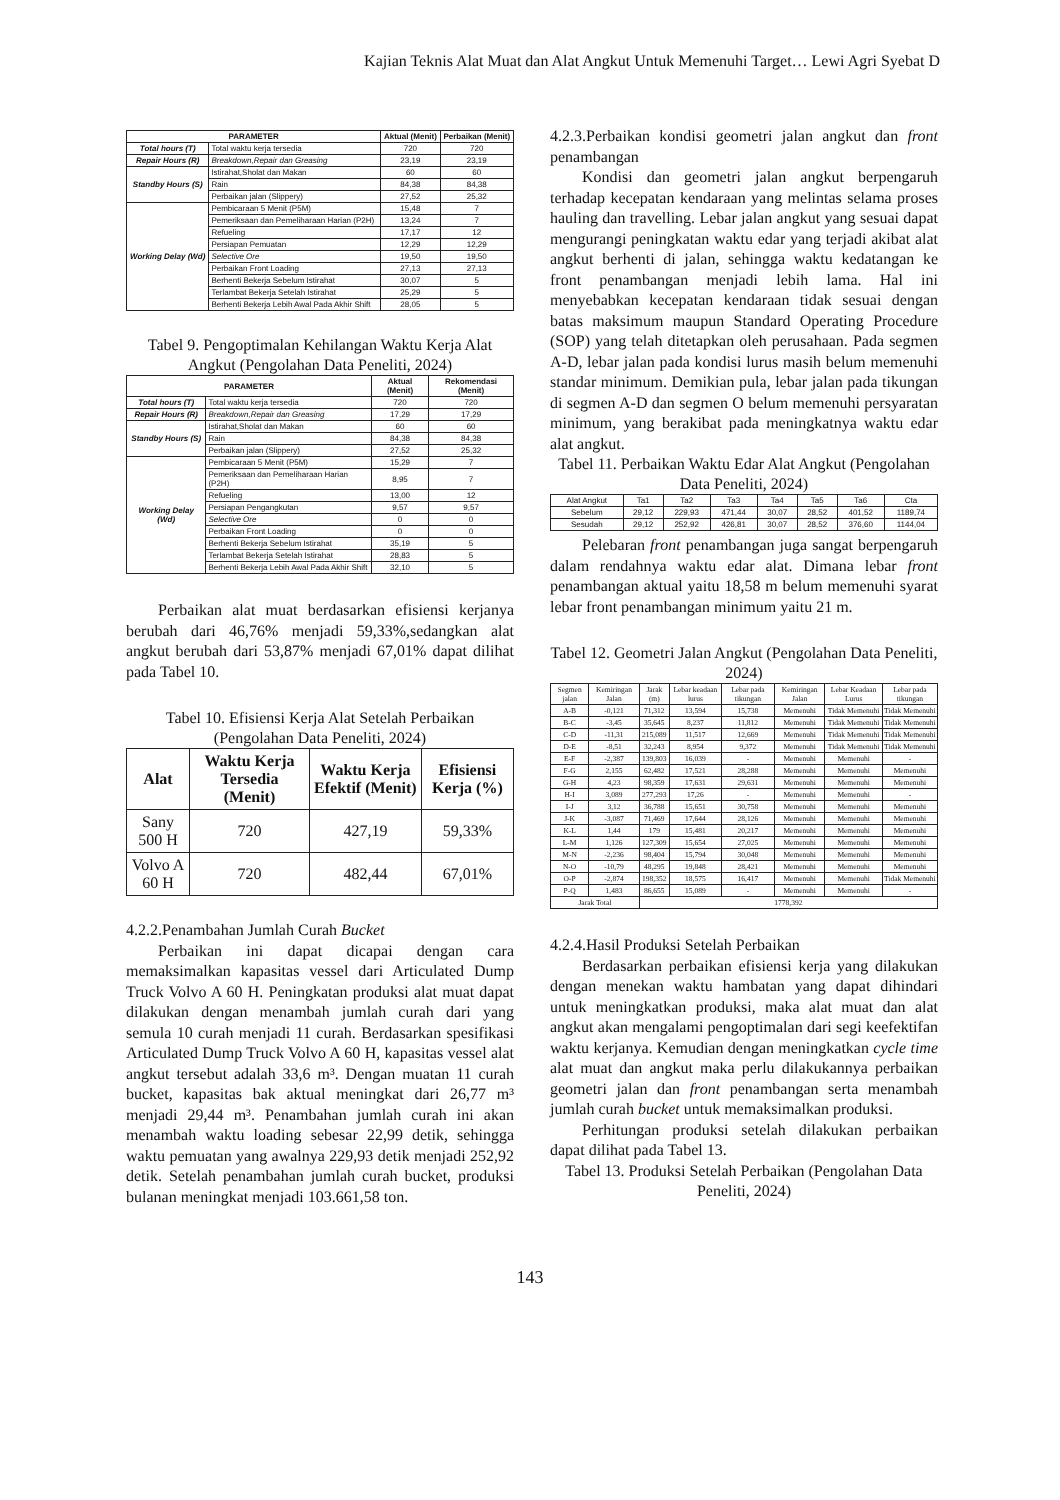Kajian Teknis Alat Muat dan Alat Angkut Untuk Memenuhi Target… Lewi Agri Syebat D
| PARAMETER | | Aktual (Menit) | Perbaikan (Menit) |
| --- | --- | --- | --- |
| Total hours (T) | Total waktu kerja tersedia | 720 | 720 |
| Repair Hours (R) | Breakdown,Repair dan Greasing | 23,19 | 23,19 |
| Standby Hours (S) | Istirahat,Sholat dan Makan | 60 | 60 |
| | Rain | 84,38 | 84,38 |
| | Perbaikan jalan (Slippery) | 27,52 | 25,32 |
| Working Delay (Wd) | Pembicaraan 5 Menit (P5M) | 15,48 | 7 |
| | Pemeriksaan dan Pemeliharaan Harian (P2H) | 13,24 | 7 |
| | Refueling | 17,17 | 12 |
| | Persiapan Pemuatan | 12,29 | 12,29 |
| | Selective Ore | 19,50 | 19,50 |
| | Perbaikan Front Loading | 27,13 | 27,13 |
| | Berhenti Bekerja Sebelum Istirahat | 30,07 | 5 |
| | Terlambat Bekerja Setelah Istirahat | 25,29 | 5 |
| | Berhenti Bekerja Lebih Awal Pada Akhir Shift | 28,05 | 5 |
Tabel 9. Pengoptimalan Kehilangan Waktu Kerja Alat Angkut (Pengolahan Data Peneliti, 2024)
| PARAMETER | | Aktual (Menit) | Rekomendasi (Menit) |
| --- | --- | --- | --- |
| Total hours (T) | Total waktu kerja tersedia | 720 | 720 |
| Repair Hours (R) | Breakdown,Repair dan Greasing | 17,29 | 17,29 |
| Standby Hours (S) | Istirahat,Sholat dan Makan | 60 | 60 |
| | Rain | 84,38 | 84,38 |
| | Perbaikan jalan (Slippery) | 27,52 | 25,32 |
| Working Delay (Wd) | Pembicaraan 5 Menit (P5M) | 15,29 | 7 |
| | Pemeriksaan dan Pemeliharaan Harian (P2H) | 8,95 | 7 |
| | Refueling | 13,00 | 12 |
| | Persiapan Pengangkutan | 9,57 | 9,57 |
| | Selective Ore | 0 | 0 |
| | Perbaikan Front Loading | 0 | 0 |
| | Berhenti Bekerja Sebelum Istirahat | 35,19 | 5 |
| | Terlambat Bekerja Setelah Istirahat | 28,83 | 5 |
| | Berhenti Bekerja Lebih Awal Pada Akhir Shift | 32,10 | 5 |
Perbaikan alat muat berdasarkan efisiensi kerjanya berubah dari 46,76% menjadi 59,33%,sedangkan alat angkut berubah dari 53,87% menjadi 67,01% dapat dilihat pada Tabel 10.
Tabel 10. Efisiensi Kerja Alat Setelah Perbaikan (Pengolahan Data Peneliti, 2024)
| Alat | Waktu Kerja Tersedia (Menit) | Waktu Kerja Efektif (Menit) | Efisiensi Kerja (%) |
| --- | --- | --- | --- |
| Sany 500 H | 720 | 427,19 | 59,33% |
| Volvo A 60 H | 720 | 482,44 | 67,01% |
4.2.2.Penambahan Jumlah Curah Bucket
Perbaikan ini dapat dicapai dengan cara memaksimalkan kapasitas vessel dari Articulated Dump Truck Volvo A 60 H. Peningkatan produksi alat muat dapat dilakukan dengan menambah jumlah curah dari yang semula 10 curah menjadi 11 curah. Berdasarkan spesifikasi Articulated Dump Truck Volvo A 60 H, kapasitas vessel alat angkut tersebut adalah 33,6 m³. Dengan muatan 11 curah bucket, kapasitas bak aktual meningkat dari 26,77 m³ menjadi 29,44 m³. Penambahan jumlah curah ini akan menambah waktu loading sebesar 22,99 detik, sehingga waktu pemuatan yang awalnya 229,93 detik menjadi 252,92 detik. Setelah penambahan jumlah curah bucket, produksi bulanan meningkat menjadi 103.661,58 ton.
4.2.3.Perbaikan kondisi geometri jalan angkut dan front penambangan
Kondisi dan geometri jalan angkut berpengaruh terhadap kecepatan kendaraan yang melintas selama proses hauling dan travelling. Lebar jalan angkut yang sesuai dapat mengurangi peningkatan waktu edar yang terjadi akibat alat angkut berhenti di jalan, sehingga waktu kedatangan ke front penambangan menjadi lebih lama. Hal ini menyebabkan kecepatan kendaraan tidak sesuai dengan batas maksimum maupun Standard Operating Procedure (SOP) yang telah ditetapkan oleh perusahaan. Pada segmen A-D, lebar jalan pada kondisi lurus masih belum memenuhi standar minimum. Demikian pula, lebar jalan pada tikungan di segmen A-D dan segmen O belum memenuhi persyaratan minimum, yang berakibat pada meningkatnya waktu edar alat angkut.
Tabel 11. Perbaikan Waktu Edar Alat Angkut (Pengolahan Data Peneliti, 2024)
| Alat Angkut | Ta1 | Ta2 | Ta3 | Ta4 | Ta5 | Ta6 | Cta |
| Sebelum | 29,12 | 229,93 | 471,44 | 30,07 | 28,52 | 401,52 | 1189,74 |
| Sesudah | 29,12 | 252,92 | 426,81 | 30,07 | 28,52 | 376,60 | 1144,04 |
Pelebaran front penambangan juga sangat berpengaruh dalam rendahnya waktu edar alat. Dimana lebar front penambangan aktual yaitu 18,58 m belum memenuhi syarat lebar front penambangan minimum yaitu 21 m.
Tabel 12. Geometri Jalan Angkut (Pengolahan Data Peneliti, 2024)
| Segmen jalan | Kemiringan Jalan | Jarak (m) | Lebar keadaan lurus | Lebar pada tikungan | Kemiringan Jalan | Lebar Keadaan Lurus | Lebar pada tikungan |
| --- | --- | --- | --- | --- | --- | --- | --- |
| A-B | -0,121 | 71,312 | 13,594 | 15,738 | Memenuhi | Tidak Memenuhi | Tidak Memenuhi |
| B-C | -3,45 | 35,645 | 8,237 | 11,812 | Memenuhi | Tidak Memenuhi | Tidak Memenuhi |
| C-D | -11,31 | 215,089 | 11,517 | 12,669 | Memenuhi | Tidak Memenuhi | Tidak Memenuhi |
| D-E | -8,51 | 32,243 | 8,954 | 9,372 | Memenuhi | Tidak Memenuhi | Tidak Memenuhi |
| E-F | -2,387 | 139,803 | 16,039 | - | Memenuhi | Memenuhi | - |
| F-G | 2,155 | 62,482 | 17,521 | 28,288 | Memenuhi | Memenuhi | Memenuhi |
| G-H | 4,23 | 98,359 | 17,631 | 29,631 | Memenuhi | Memenuhi | Memenuhi |
| H-I | 3,089 | 277,293 | 17,26 | - | Memenuhi | Memenuhi | - |
| I-J | 3,12 | 36,788 | 15,651 | 30,758 | Memenuhi | Memenuhi | Memenuhi |
| J-K | -3,087 | 71,469 | 17,644 | 28,126 | Memenuhi | Memenuhi | Memenuhi |
| K-L | 1,44 | 179 | 15,481 | 20,217 | Memenuhi | Memenuhi | Memenuhi |
| L-M | 1,126 | 127,309 | 15,654 | 27,025 | Memenuhi | Memenuhi | Memenuhi |
| M-N | -2,236 | 98,404 | 15,794 | 30,048 | Memenuhi | Memenuhi | Memenuhi |
| N-O | -10,79 | 48,295 | 19,848 | 28,421 | Memenuhi | Memenuhi | Memenuhi |
| O-P | -2,874 | 198,352 | 18,575 | 16,417 | Memenuhi | Memenuhi | Tidak Memenuhi |
| P-Q | 1,483 | 86,655 | 15,089 | - | Memenuhi | Memenuhi | - |
| Jarak Total | | 1778,392 | | | | | |
4.2.4.Hasil Produksi Setelah Perbaikan
Berdasarkan perbaikan efisiensi kerja yang dilakukan dengan menekan waktu hambatan yang dapat dihindari untuk meningkatkan produksi, maka alat muat dan alat angkut akan mengalami pengoptimalan dari segi keefektifan waktu kerjanya. Kemudian dengan meningkatkan cycle time alat muat dan angkut maka perlu dilakukannya perbaikan geometri jalan dan front penambangan serta menambah jumlah curah bucket untuk memaksimalkan produksi.
Perhitungan produksi setelah dilakukan perbaikan dapat dilihat pada Tabel 13.
Tabel 13. Produksi Setelah Perbaikan (Pengolahan Data Peneliti, 2024)
143